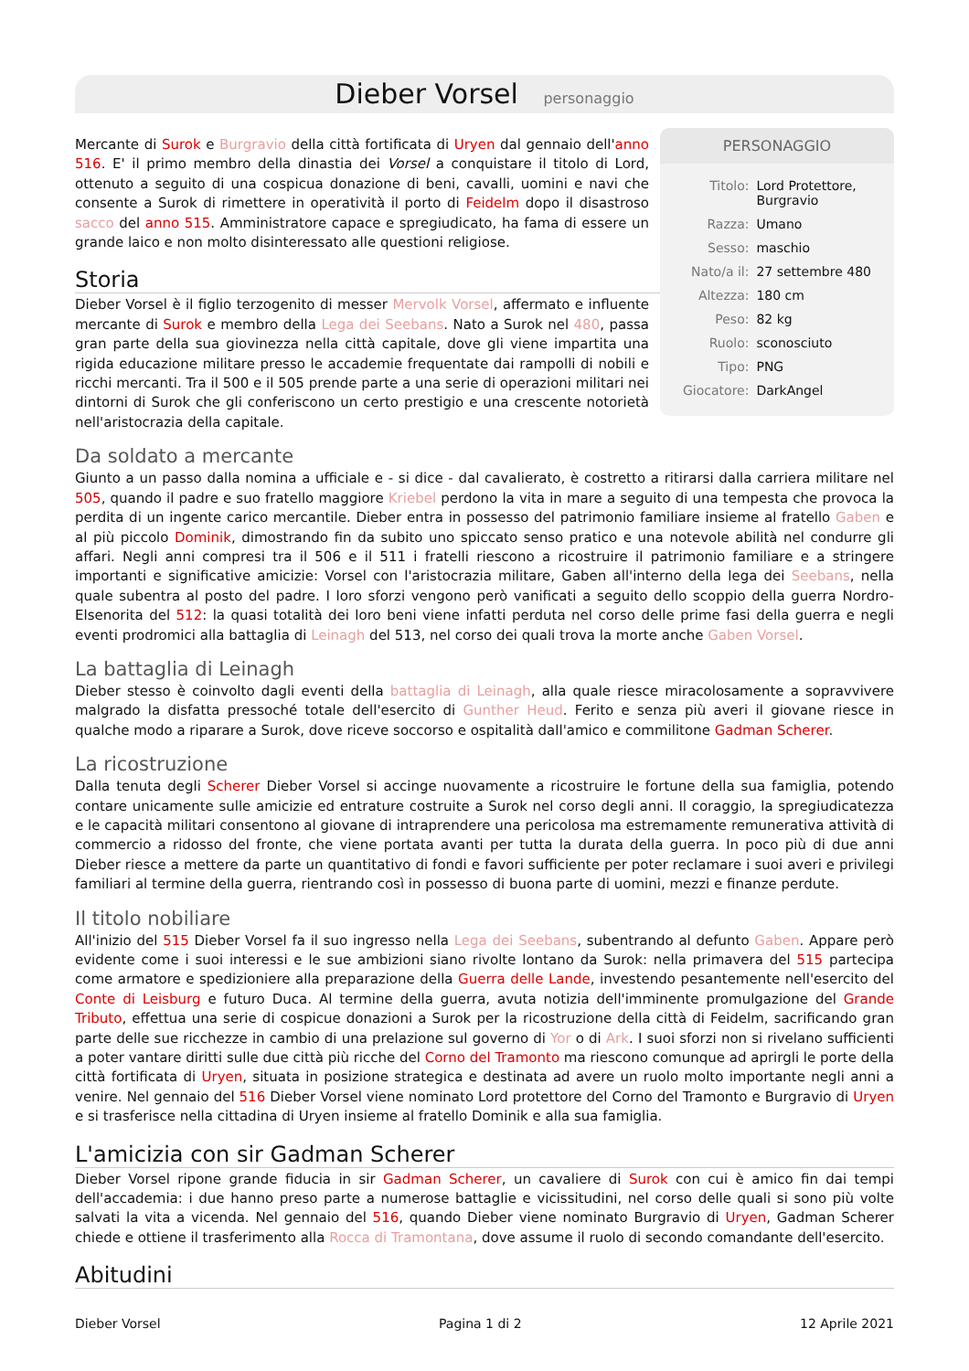Dieber Vorsel personaggio
PERSONAGGIO
| Titolo: | Lord Protettore, Burgravio |
| Razza: | Umano |
| Sesso: | maschio |
| Nato/a il: | 27 settembre 480 |
| Altezza: | 180 cm |
| Peso: | 82 kg |
| Ruolo: | sconosciuto |
| Tipo: | PNG |
| Giocatore: | DarkAngel |
Mercante di Surok e Burgravio della città fortificata di Uryen dal gennaio dell'anno 516. E' il primo membro della dinastia dei Vorsel a conquistare il titolo di Lord, ottenuto a seguito di una cospicua donazione di beni, cavalli, uomini e navi che consente a Surok di rimettere in operatività il porto di Feidelm dopo il disastroso sacco del anno 515. Amministratore capace e spregiudicato, ha fama di essere un grande laico e non molto disinteressato alle questioni religiose.
Storia
Dieber Vorsel è il figlio terzogenito di messer Mervolk Vorsel, affermato e influente mercante di Surok e membro della Lega dei Seebans. Nato a Surok nel 480, passa gran parte della sua giovinezza nella città capitale, dove gli viene impartita una rigida educazione militare presso le accademie frequentate dai rampolli di nobili e ricchi mercanti. Tra il 500 e il 505 prende parte a una serie di operazioni militari nei dintorni di Surok che gli conferiscono un certo prestigio e una crescente notorietà nell'aristocrazia della capitale.
Da soldato a mercante
Giunto a un passo dalla nomina a ufficiale e - si dice - dal cavalierato, è costretto a ritirarsi dalla carriera militare nel 505, quando il padre e suo fratello maggiore Kriebel perdono la vita in mare a seguito di una tempesta che provoca la perdita di un ingente carico mercantile. Dieber entra in possesso del patrimonio familiare insieme al fratello Gaben e al più piccolo Dominik, dimostrando fin da subito uno spiccato senso pratico e una notevole abilità nel condurre gli affari. Negli anni compresi tra il 506 e il 511 i fratelli riescono a ricostruire il patrimonio familiare e a stringere importanti e significative amicizie: Vorsel con l'aristocrazia militare, Gaben all'interno della lega dei Seebans, nella quale subentra al posto del padre. I loro sforzi vengono però vanificati a seguito dello scoppio della guerra Nordro-Elsenorita del 512: la quasi totalità dei loro beni viene infatti perduta nel corso delle prime fasi della guerra e negli eventi prodromici alla battaglia di Leinagh del 513, nel corso dei quali trova la morte anche Gaben Vorsel.
La battaglia di Leinagh
Dieber stesso è coinvolto dagli eventi della battaglia di Leinagh, alla quale riesce miracolosamente a sopravvivere malgrado la disfatta pressoché totale dell'esercito di Gunther Heud. Ferito e senza più averi il giovane riesce in qualche modo a riparare a Surok, dove riceve soccorso e ospitalità dall'amico e commilitone Gadman Scherer.
La ricostruzione
Dalla tenuta degli Scherer Dieber Vorsel si accinge nuovamente a ricostruire le fortune della sua famiglia, potendo contare unicamente sulle amicizie ed entrature costruite a Surok nel corso degli anni. Il coraggio, la spregiudicatezza e le capacità militari consentono al giovane di intraprendere una pericolosa ma estremamente remunerativa attività di commercio a ridosso del fronte, che viene portata avanti per tutta la durata della guerra. In poco più di due anni Dieber riesce a mettere da parte un quantitativo di fondi e favori sufficiente per poter reclamare i suoi averi e privilegi familiari al termine della guerra, rientrando così in possesso di buona parte di uomini, mezzi e finanze perdute.
Il titolo nobiliare
All'inizio del 515 Dieber Vorsel fa il suo ingresso nella Lega dei Seebans, subentrando al defunto Gaben. Appare però evidente come i suoi interessi e le sue ambizioni siano rivolte lontano da Surok: nella primavera del 515 partecipa come armatore e spedizioniere alla preparazione della Guerra delle Lande, investendo pesantemente nell'esercito del Conte di Leisburg e futuro Duca. Al termine della guerra, avuta notizia dell'imminente promulgazione del Grande Tributo, effettua una serie di cospicue donazioni a Surok per la ricostruzione della città di Feidelm, sacrificando gran parte delle sue ricchezze in cambio di una prelazione sul governo di Yor o di Ark. I suoi sforzi non si rivelano sufficienti a poter vantare diritti sulle due città più ricche del Corno del Tramonto ma riescono comunque ad aprirgli le porte della città fortificata di Uryen, situata in posizione strategica e destinata ad avere un ruolo molto importante negli anni a venire. Nel gennaio del 516 Dieber Vorsel viene nominato Lord protettore del Corno del Tramonto e Burgravio di Uryen e si trasferisce nella cittadina di Uryen insieme al fratello Dominik e alla sua famiglia.
L'amicizia con sir Gadman Scherer
Dieber Vorsel ripone grande fiducia in sir Gadman Scherer, un cavaliere di Surok con cui è amico fin dai tempi dell'accademia: i due hanno preso parte a numerose battaglie e vicissitudini, nel corso delle quali si sono più volte salvati la vita a vicenda. Nel gennaio del 516, quando Dieber viene nominato Burgravio di Uryen, Gadman Scherer chiede e ottiene il trasferimento alla Rocca di Tramontana, dove assume il ruolo di secondo comandante dell'esercito.
Abitudini
Dieber Vorsel Pagina 1 di 2 12 Aprile 2021